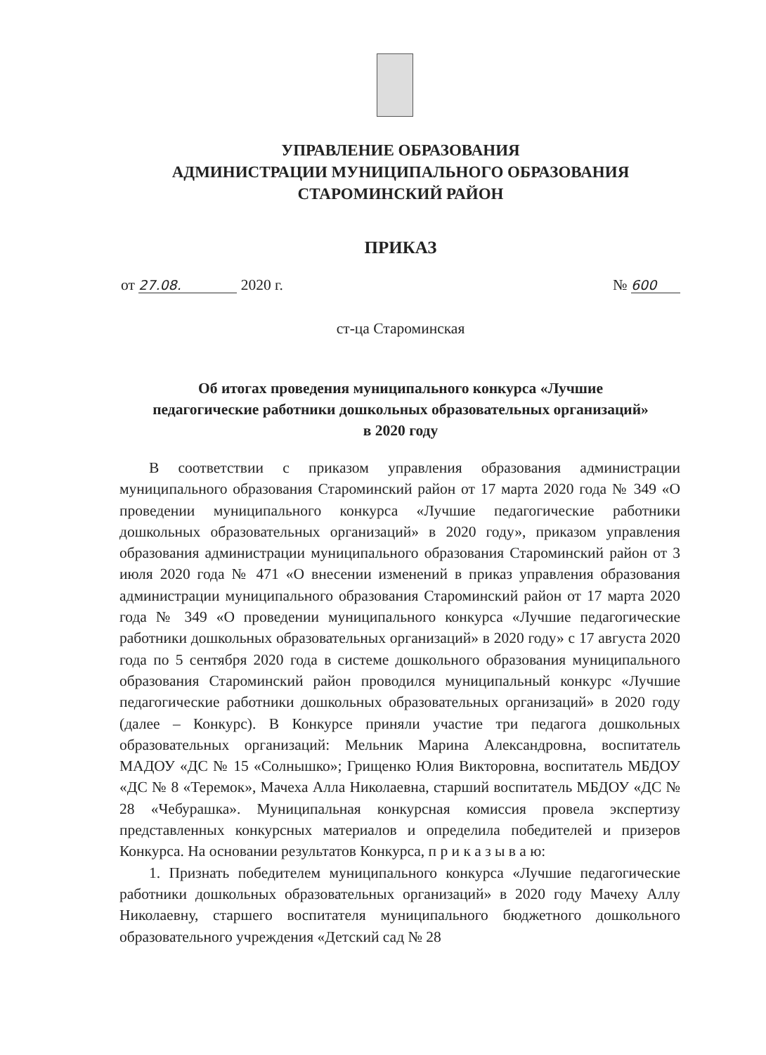УПРАВЛЕНИЕ ОБРАЗОВАНИЯ
АДМИНИСТРАЦИИ МУНИЦИПАЛЬНОГО ОБРАЗОВАНИЯ
СТАРОМИНСКИЙ РАЙОН
ПРИКАЗ
от 27.08. 2020 г. № 600
ст-ца Староминская
Об итогах проведения муниципального конкурса «Лучшие
педагогические работники дошкольных образовательных организаций»
в 2020 году
В соответствии с приказом управления образования администрации муниципального образования Староминский район от 17 марта 2020 года № 349 «О проведении муниципального конкурса «Лучшие педагогические работники дошкольных образовательных организаций» в 2020 году», приказом управления образования администрации муниципального образования Староминский район от 3 июля 2020 года № 471 «О внесении изменений в приказ управления образования администрации муниципального образования Староминский район от 17 марта 2020 года № 349 «О проведении муниципального конкурса «Лучшие педагогические работники дошкольных образовательных организаций» в 2020 году» с 17 августа 2020 года по 5 сентября 2020 года в системе дошкольного образования муниципального образования Староминский район проводился муниципальный конкурс «Лучшие педагогические работники дошкольных образовательных организаций» в 2020 году (далее – Конкурс). В Конкурсе приняли участие три педагога дошкольных образовательных организаций: Мельник Марина Александровна, воспитатель МАДОУ «ДС № 15 «Солнышко»; Грищенко Юлия Викторовна, воспитатель МБДОУ «ДС № 8 «Теремок», Мачеха Алла Николаевна, старший воспитатель МБДОУ «ДС № 28 «Чебурашка». Муниципальная конкурсная комиссия провела экспертизу представленных конкурсных материалов и определила победителей и призеров Конкурса. На основании результатов Конкурса, п р и к а з ы в а ю:
1. Признать победителем муниципального конкурса «Лучшие педагогические работники дошкольных образовательных организаций» в 2020 году Мачеху Аллу Николаевну, старшего воспитателя муниципального бюджетного дошкольного образовательного учреждения «Детский сад № 28